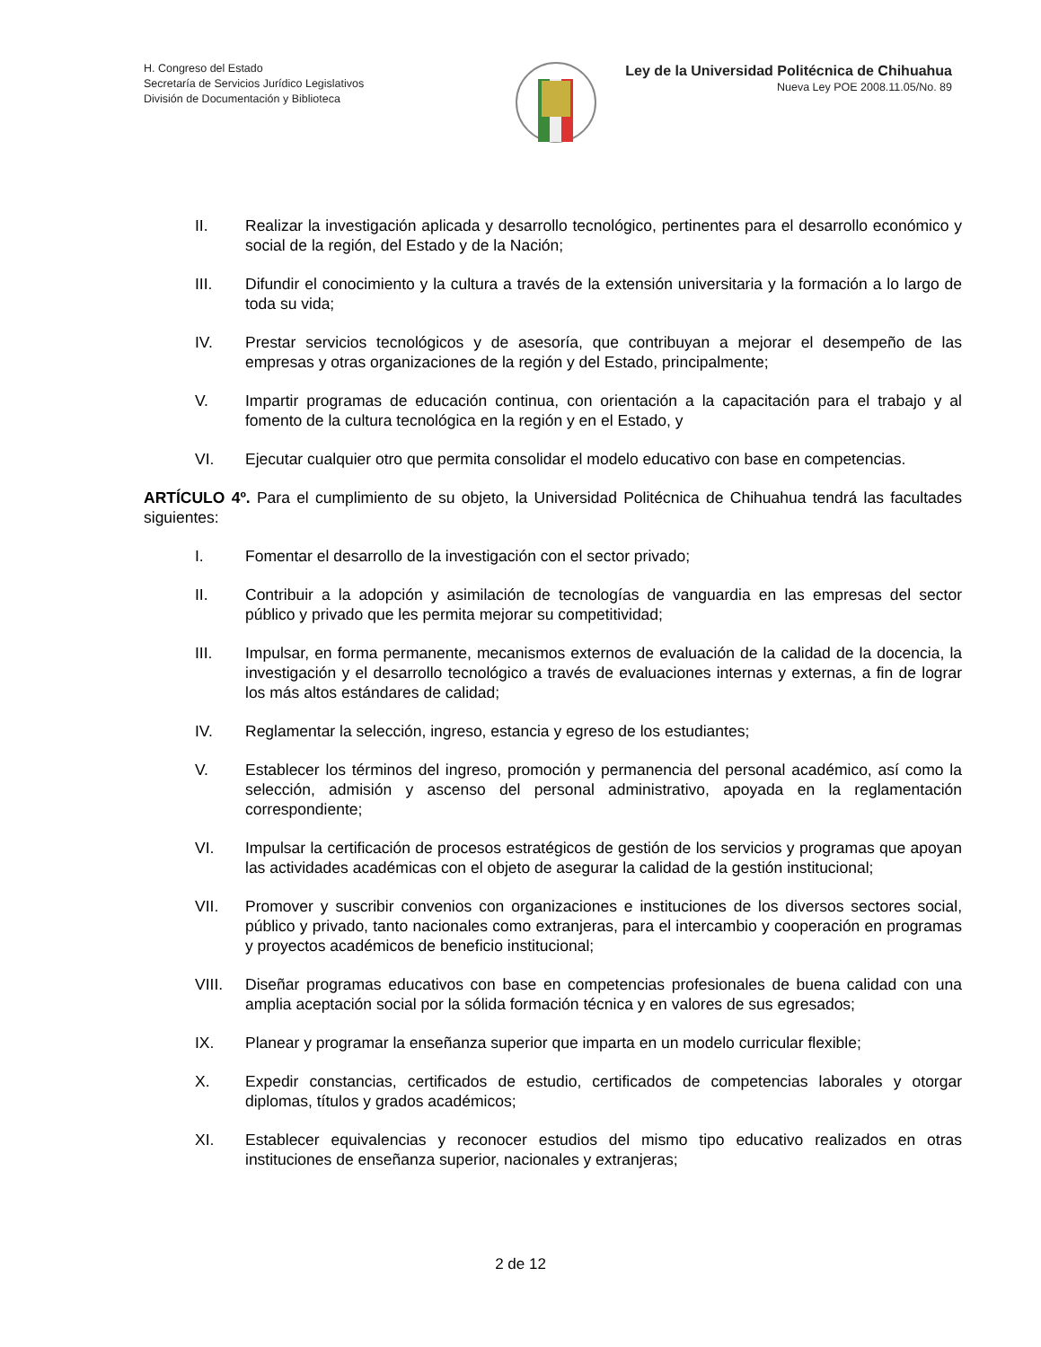H. Congreso del Estado
Secretaría de Servicios Jurídico Legislativos
División de Documentación y Biblioteca
Ley de la Universidad Politécnica de Chihuahua
Nueva Ley POE 2008.11.05/No. 89
II. Realizar la investigación aplicada y desarrollo tecnológico, pertinentes para el desarrollo económico y social de la región, del Estado y de la Nación;
III. Difundir el conocimiento y la cultura a través de la extensión universitaria y la formación a lo largo de toda su vida;
IV. Prestar servicios tecnológicos y de asesoría, que contribuyan a mejorar el desempeño de las empresas y otras organizaciones de la región y del Estado, principalmente;
V. Impartir programas de educación continua, con orientación a la capacitación para el trabajo y al fomento de la cultura tecnológica en la región y en el Estado, y
VI. Ejecutar cualquier otro que permita consolidar el modelo educativo con base en competencias.
ARTÍCULO 4º. Para el cumplimiento de su objeto, la Universidad Politécnica de Chihuahua tendrá las facultades siguientes:
I. Fomentar el desarrollo de la investigación con el sector privado;
II. Contribuir a la adopción y asimilación de tecnologías de vanguardia en las empresas del sector público y privado que les permita mejorar su competitividad;
III. Impulsar, en forma permanente, mecanismos externos de evaluación de la calidad de la docencia, la investigación y el desarrollo tecnológico a través de evaluaciones internas y externas, a fin de lograr los más altos estándares de calidad;
IV. Reglamentar la selección, ingreso, estancia y egreso de los estudiantes;
V. Establecer los términos del ingreso, promoción y permanencia del personal académico, así como la selección, admisión y ascenso del personal administrativo, apoyada en la reglamentación correspondiente;
VI. Impulsar la certificación de procesos estratégicos de gestión de los servicios y programas que apoyan las actividades académicas con el objeto de asegurar la calidad de la gestión institucional;
VII. Promover y suscribir convenios con organizaciones e instituciones de los diversos sectores social, público y privado, tanto nacionales como extranjeras, para el intercambio y cooperación en programas y proyectos académicos de beneficio institucional;
VIII. Diseñar programas educativos con base en competencias profesionales de buena calidad con una amplia aceptación social por la sólida formación técnica y en valores de sus egresados;
IX. Planear y programar la enseñanza superior que imparta en un modelo curricular flexible;
X. Expedir constancias, certificados de estudio, certificados de competencias laborales y otorgar diplomas, títulos y grados académicos;
XI. Establecer equivalencias y reconocer estudios del mismo tipo educativo realizados en otras instituciones de enseñanza superior, nacionales y extranjeras;
2 de 12